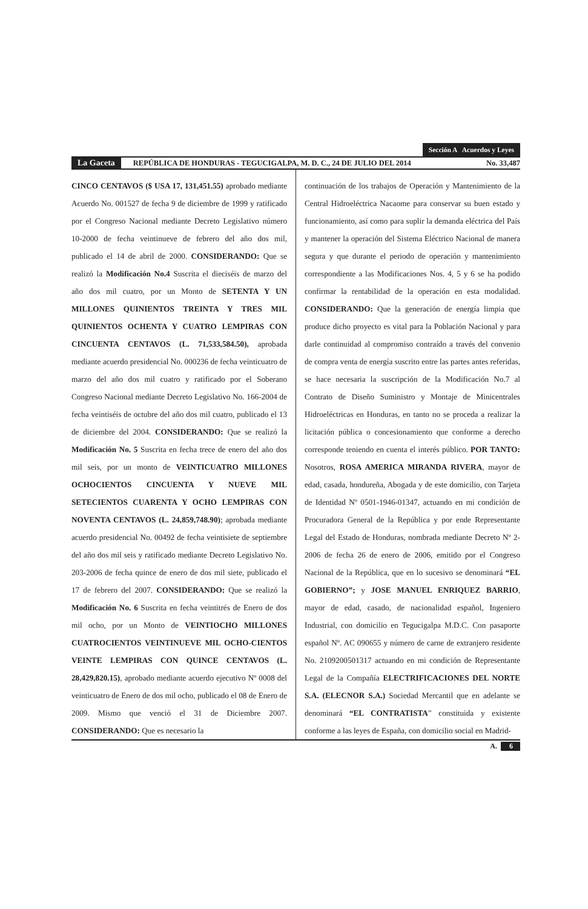Sección A Acuerdos y Leyes
La Gaceta REPÚBLICA DE HONDURAS - TEGUCIGALPA, M. D. C., 24 DE JULIO DEL 2014 No. 33,487
CINCO CENTAVOS ($ USA 17, 131,451.55) aprobado mediante Acuerdo No. 001527 de fecha 9 de diciembre de 1999 y ratificado por el Congreso Nacional mediante Decreto Legislativo número 10-2000 de fecha veintinueve de febrero del año dos mil, publicado el 14 de abril de 2000. CONSIDERANDO: Que se realizó la Modificación No.4 Suscrita el dieciséis de marzo del año dos mil cuatro, por un Monto de SETENTA Y UN MILLONES QUINIENTOS TREINTA Y TRES MIL QUINIENTOS OCHENTA Y CUATRO LEMPIRAS CON CINCUENTA CENTAVOS (L. 71,533,584.50), aprobada mediante acuerdo presidencial No. 000236 de fecha veinticuatro de marzo del año dos mil cuatro y ratificado por el Soberano Congreso Nacional mediante Decreto Legislativo No. 166-2004 de fecha veintiséis de octubre del año dos mil cuatro, publicado el 13 de diciembre del 2004. CONSIDERANDO: Que se realizó la Modificación No. 5 Suscrita en fecha trece de enero del año dos mil seis, por un monto de VEINTICUATRO MILLONES OCHOCIENTOS CINCUENTA Y NUEVE MIL SETECIENTOS CUARENTA Y OCHO LEMPIRAS CON NOVENTA CENTAVOS (L. 24,859,748.90); aprobada mediante acuerdo presidencial No. 00492 de fecha veintisiete de septiembre del año dos mil seis y ratificado mediante Decreto Legislativo No. 203-2006 de fecha quince de enero de dos mil siete, publicado el 17 de febrero del 2007. CONSIDERANDO: Que se realizó la Modificación No. 6 Suscrita en fecha veintitrés de Enero de dos mil ocho, por un Monto de VEINTIOCHO MILLONES CUATROCIENTOS VEINTINUEVE MIL OCHO-CIENTOS VEINTE LEMPIRAS CON QUINCE CENTAVOS (L. 28,429,820.15), aprobado mediante acuerdo ejecutivo Nº 0008 del veinticuatro de Enero de dos mil ocho, publicado el 08 de Enero de 2009. Mismo que venció el 31 de Diciembre 2007. CONSIDERANDO: Que es necesario la
continuación de los trabajos de Operación y Mantenimiento de la Central Hidroeléctrica Nacaome para conservar su buen estado y funcionamiento, así como para suplir la demanda eléctrica del País y mantener la operación del Sistema Eléctrico Nacional de manera segura y que durante el periodo de operación y mantenimiento correspondiente a las Modificaciones Nos. 4, 5 y 6 se ha podido confirmar la rentabilidad de la operación en esta modalidad. CONSIDERANDO: Que la generación de energía limpia que produce dicho proyecto es vital para la Población Nacional y para darle continuidad al compromiso contraído a través del convenio de compra venta de energía suscrito entre las partes antes referidas, se hace necesaria la suscripción de la Modificación No.7 al Contrato de Diseño Suministro y Montaje de Minicentrales Hidroeléctricas en Honduras, en tanto no se proceda a realizar la licitación pública o concesionamiento que conforme a derecho corresponde teniendo en cuenta el interés público. POR TANTO: Nosotros, ROSA AMERICA MIRANDA RIVERA, mayor de edad, casada, hondureña, Abogada y de este domicilio, con Tarjeta de Identidad Nº 0501-1946-01347, actuando en mi condición de Procuradora General de la República y por ende Representante Legal del Estado de Honduras, nombrada mediante Decreto Nº 2-2006 de fecha 26 de enero de 2006, emitido por el Congreso Nacional de la República, que en lo sucesivo se denominará “EL GOBIERNO”; y JOSE MANUEL ENRIQUEZ BARRIO, mayor de edad, casado, de nacionalidad español, Ingeniero Industrial, con domicilio en Tegucigalpa M.D.C. Con pasaporte español Nº. AC 090655 y número de carne de extranjero residente No. 2109200501317 actuando en mi condición de Representante Legal de la Compañía ELECTRIFICACIONES DEL NORTE S.A. (ELECNOR S.A.) Sociedad Mercantil que en adelante se denominará “EL CONTRATISTA” constituida y existente conforme a las leyes de España, con domicilio social en Madrid-
A. 6